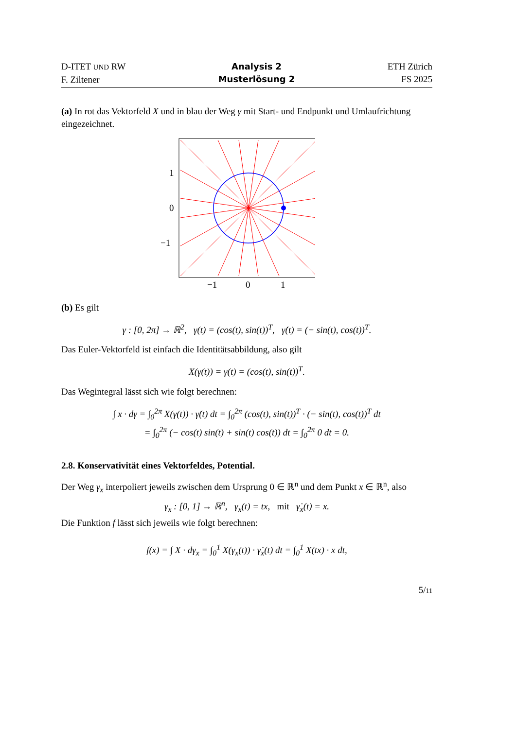D-ITET UND RW
F. Ziltener
Analysis 2
Musterlösung 2
ETH Zürich
FS 2025
(a) In rot das Vektorfeld X und in blau der Weg γ mit Start- und Endpunkt und Umlaufrichtung eingezeichnet.
1
0
−1
−1
0
1
(b) Es gilt
γ : [0, 2π] → ℝ<sup>2</sup>, γ(t) = (cos(t), sin(t))<sup>T</sup>, γ̇(t) = (− sin(t), cos(t))<sup>T</sup>.
Das Euler-Vektorfeld ist einfach die Identitätsabbildung, also gilt
X(γ(t)) = γ(t) = (cos(t), sin(t))<sup>T</sup>.
Das Wegintegral lässt sich wie folgt berechnen:
∫ x · dγ = ∫<sub>0</sub><sup>2π</sup> X(γ(t)) · γ̇(t) dt = ∫<sub>0</sub><sup>2π</sup> (cos(t), sin(t))<sup>T</sup> · (− sin(t), cos(t))<sup>T</sup> dt
= ∫<sub>0</sub><sup>2π</sup> (− cos(t) sin(t) + sin(t) cos(t)) dt = ∫<sub>0</sub><sup>2π</sup> 0 dt = 0.
2.8. Konservativität eines Vektorfeldes, Potential.
Der Weg γ<sub>x</sub> interpoliert jeweils zwischen dem Ursprung 0 ∈ ℝ<sup>n</sup> und dem Punkt x ∈ ℝ<sup>n</sup>, also
γ<sub>x</sub> : [0, 1] → ℝ<sup>n</sup>, γ<sub>x</sub>(t) = tx, mit γ̇<sub>x</sub>(t) = x.
Die Funktion f lässt sich jeweils wie folgt berechnen:
f(x) = ∫ X · dγ<sub>x</sub> = ∫<sub>0</sub><sup>1</sup> X(γ<sub>x</sub>(t)) · γ̇<sub>x</sub>(t) dt = ∫<sub>0</sub><sup>1</sup> X(tx) · x dt,
5/11